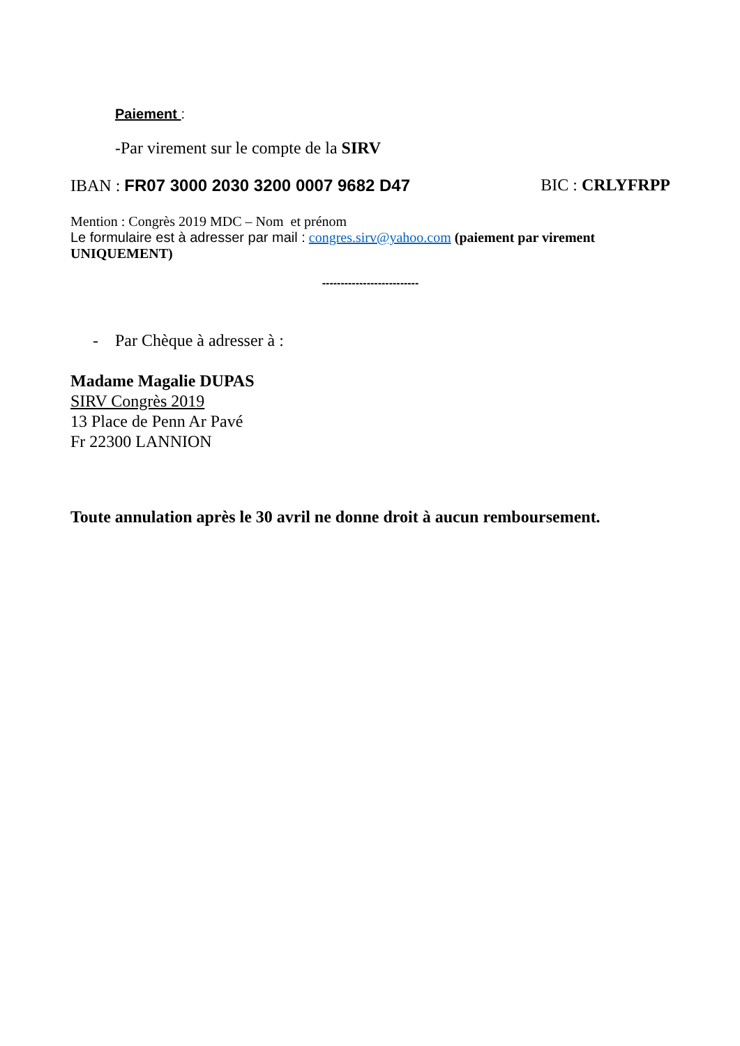Paiement :
-Par virement sur le compte de la SIRV
IBAN : FR07 3000 2030 3200 0007 9682 D47 BIC : CRLYFRPP
Mention : Congrès 2019 MDC – Nom et prénom
Le formulaire est à adresser par mail : congres.sirv@yahoo.com (paiement par virement UNIQUEMENT)
--------------------------
- Par Chèque à adresser à :
Madame Magalie DUPAS
SIRV Congrès 2019
13 Place de Penn Ar Pavé
Fr 22300 LANNION
Toute annulation après le 30 avril ne donne droit à aucun remboursement.